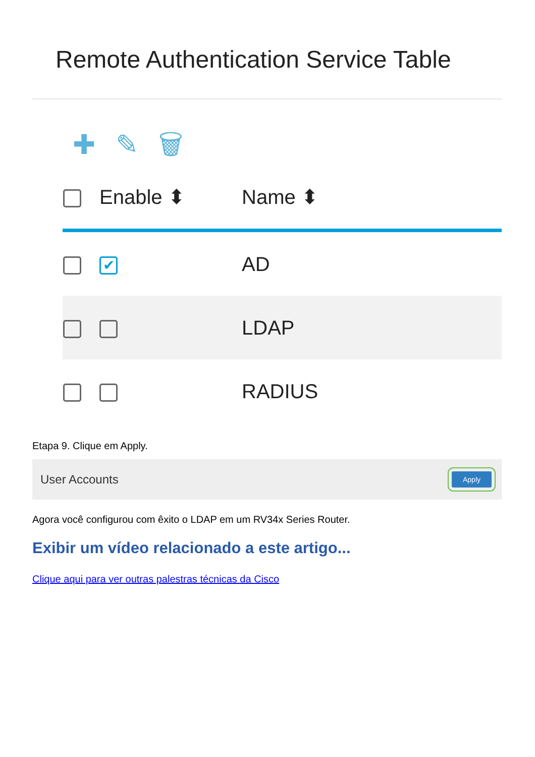Remote Authentication Service Table
✚ ✎ 🗑
| | Enable ⬍ | Name ⬍ |
| --- | --- | --- |
| | ✔ | AD |
| | | LDAP |
| | | RADIUS |
Etapa 9. Clique em Apply.
User Accounts Apply
Agora você configurou com êxito o LDAP em um RV34x Series Router.
Exibir um vídeo relacionado a este artigo...
Clique aqui para ver outras palestras técnicas da Cisco